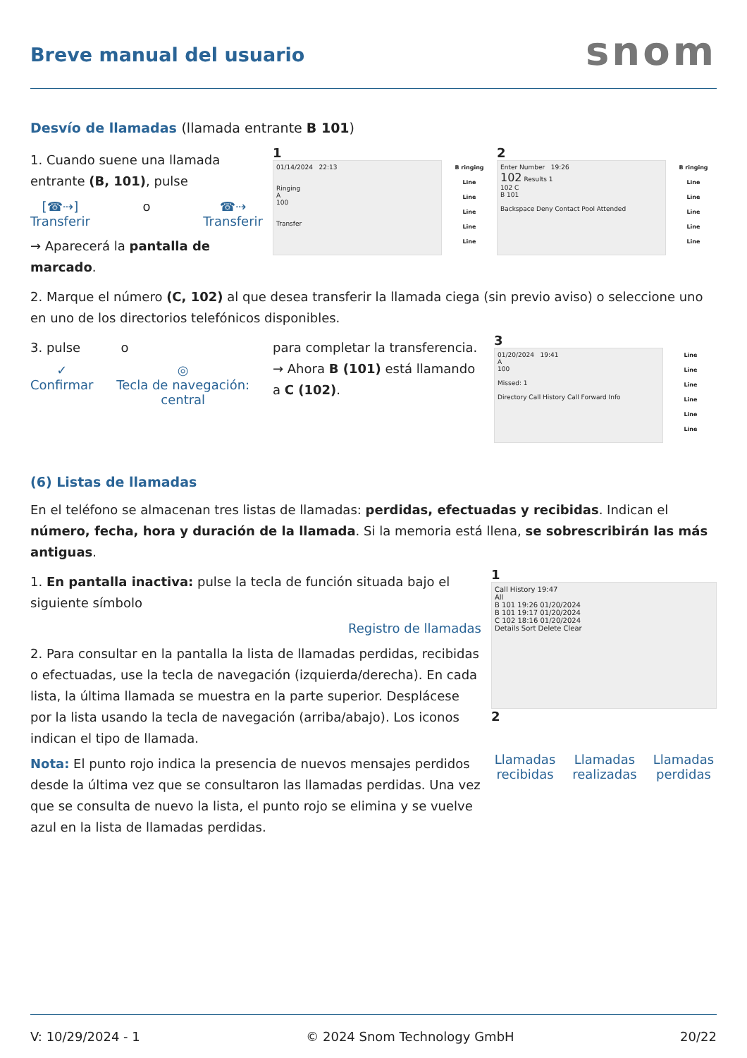Breve manual del usuario
snom
Desvío de llamadas (llamada entrante B 101)
1. Cuando suene una llamada entrante (B, 101), pulse
[☎⇢]
Transferir
o ☎⇢
Transferir
→ Aparecerá la pantalla de marcado.
1
01/14/2024 22:13
Ringing
A
100
Transfer
B ringing
Line
Line
Line
Line
Line
2
Enter Number 19:26
102 Results 1
102 C
B 101
Backspace Deny Contact Pool Attended
B ringing
Line
Line
Line
Line
Line
2. Marque el número (C, 102) al que desea transferir la llamada ciega (sin previo aviso) o seleccione uno en uno de los directorios telefónicos disponibles.
3. pulse o
✓
Confirmar
◎
Tecla de navegación: central
para completar la transferencia.
→ Ahora B (101) está llamando a C (102).
3
01/20/2024 19:41
A
100
Missed: 1
Directory Call History Call Forward Info
Line
Line
Line
Line
Line
Line
(6) Listas de llamadas
En el teléfono se almacenan tres listas de llamadas: perdidas, efectuadas y recibidas. Indican el número, fecha, hora y duración de la llamada. Si la memoria está llena, se sobrescribirán las más antiguas.
1. En pantalla inactiva: pulse la tecla de función situada bajo el siguiente símbolo
Registro de llamadas
2. Para consultar en la pantalla la lista de llamadas perdidas, recibidas o efectuadas, use la tecla de navegación (izquierda/derecha). En cada lista, la última llamada se muestra en la parte superior. Desplácese por la lista usando la tecla de navegación (arriba/abajo). Los iconos indican el tipo de llamada.
Nota: El punto rojo indica la presencia de nuevos mensajes perdidos desde la última vez que se consultaron las llamadas perdidas. Una vez que se consulta de nuevo la lista, el punto rojo se elimina y se vuelve azul en la lista de llamadas perdidas.
1
Call History 19:47
All
B 101 19:26 01/20/2024
B 101 19:17 01/20/2024
C 102 18:16 01/20/2024
Details Sort Delete Clear
2
Llamadas recibidas Llamadas realizadas Llamadas perdidas
V: 10/29/2024 - 1 © 2024 Snom Technology GmbH 20/22